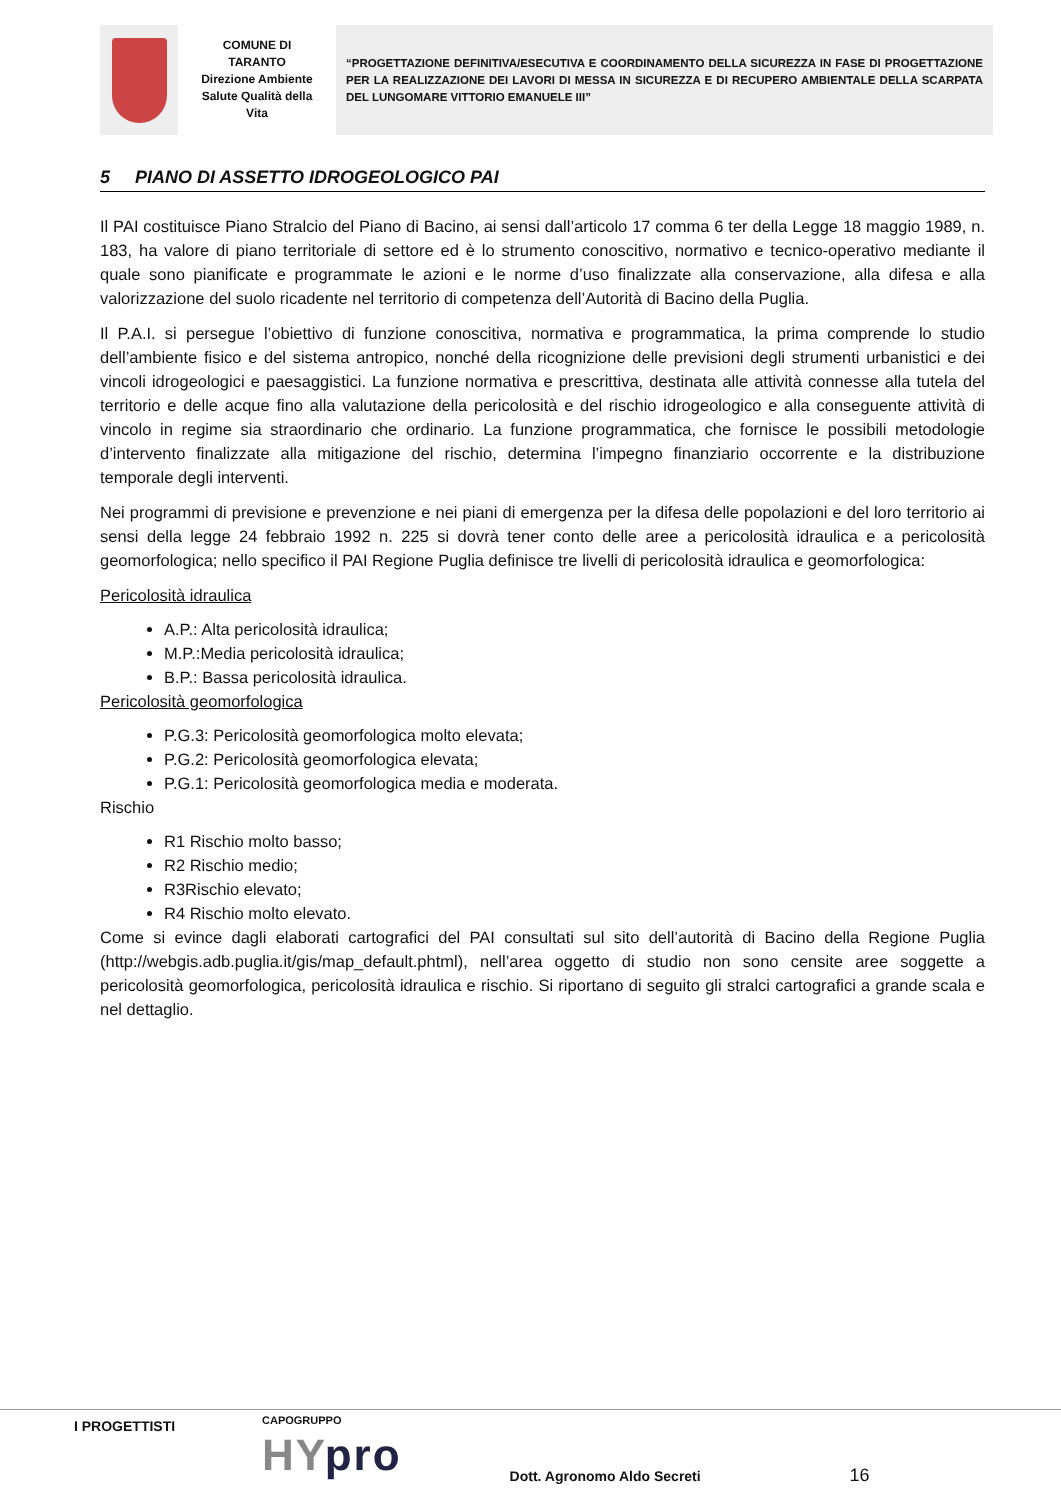COMUNE DI
TARANTO
Direzione Ambiente
Salute Qualità della
Vita
“PROGETTAZIONE DEFINITIVA/ESECUTIVA E COORDINAMENTO DELLA SICUREZZA IN FASE DI PROGETTAZIONE PER LA REALIZZAZIONE DEI LAVORI DI MESSA IN SICUREZZA E DI RECUPERO AMBIENTALE DELLA SCARPATA DEL LUNGOMARE VITTORIO EMANUELE III”
5 PIANO DI ASSETTO IDROGEOLOGICO PAI
Il PAI costituisce Piano Stralcio del Piano di Bacino, ai sensi dall’articolo 17 comma 6 ter della Legge 18 maggio 1989, n. 183, ha valore di piano territoriale di settore ed è lo strumento conoscitivo, normativo e tecnico-operativo mediante il quale sono pianificate e programmate le azioni e le norme d’uso finalizzate alla conservazione, alla difesa e alla valorizzazione del suolo ricadente nel territorio di competenza dell’Autorità di Bacino della Puglia.
Il P.A.I. si persegue l’obiettivo di funzione conoscitiva, normativa e programmatica, la prima comprende lo studio dell’ambiente fisico e del sistema antropico, nonché della ricognizione delle previsioni degli strumenti urbanistici e dei vincoli idrogeologici e paesaggistici. La funzione normativa e prescrittiva, destinata alle attività connesse alla tutela del territorio e delle acque fino alla valutazione della pericolosità e del rischio idrogeologico e alla conseguente attività di vincolo in regime sia straordinario che ordinario. La funzione programmatica, che fornisce le possibili metodologie d’intervento finalizzate alla mitigazione del rischio, determina l’impegno finanziario occorrente e la distribuzione temporale degli interventi.
Nei programmi di previsione e prevenzione e nei piani di emergenza per la difesa delle popolazioni e del loro territorio ai sensi della legge 24 febbraio 1992 n. 225 si dovrà tener conto delle aree a pericolosità idraulica e a pericolosità geomorfologica; nello specifico il PAI Regione Puglia definisce tre livelli di pericolosità idraulica e geomorfologica:
Pericolosità idraulica
A.P.: Alta pericolosità idraulica;
M.P.:Media pericolosità idraulica;
B.P.: Bassa pericolosità idraulica.
Pericolosità geomorfologica
P.G.3: Pericolosità geomorfologica molto elevata;
P.G.2: Pericolosità geomorfologica elevata;
P.G.1: Pericolosità geomorfologica media e moderata.
Rischio
R1 Rischio molto basso;
R2 Rischio medio;
R3Rischio elevato;
R4 Rischio molto elevato.
Come si evince dagli elaborati cartografici del PAI consultati sul sito dell’autorità di Bacino della Regione Puglia (http://webgis.adb.puglia.it/gis/map_default.phtml), nell’area oggetto di studio non sono censite aree soggette a pericolosità geomorfologica, pericolosità idraulica e rischio. Si riportano di seguito gli stralci cartografici a grande scala e nel dettaglio.
I PROGETTISTI
CAPOGRUPPO
HYpro
Dott. Agronomo Aldo Secreti
16